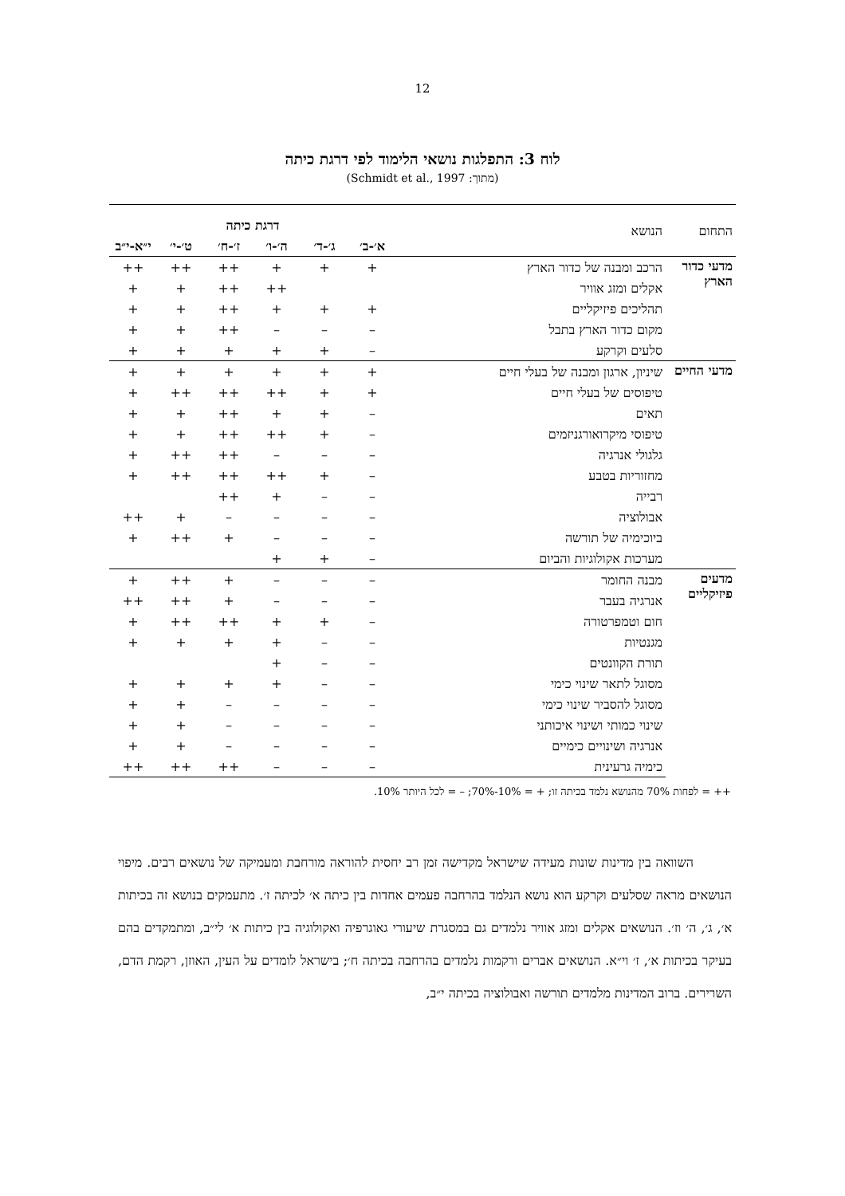12
לוח 3: התפלגות נושאי הלימוד לפי דרגת כיתה
(מתוך: Schmidt et al., 1997)
| התחום | הנושא | דרגת כיתה | | | | | |
| --- | --- | --- | --- | --- | --- | --- | --- |
| | | א׳-ב׳ | ג׳-ד׳ | ה׳-ו׳ | ז׳-ח׳ | ט׳-י׳ | י״א-י״ב |
| מדעי כדור הארץ | הרכב ומבנה של כדור הארץ | + | + | + | ++ | ++ | ++ |
| | אקלים ומזג אוויר | | | ++ | ++ | + | + |
| | תהליכים פיזיקליים | + | + | + | ++ | + | + |
| | מקום כדור הארץ בתבל | – | – | – | ++ | + | + |
| | סלעים וקרקע | – | + | + | + | + | + |
| מדעי החיים | שיניון, ארגון ומבנה של בעלי חיים | + | + | + | + | + | + |
| | טיפוסים של בעלי חיים | + | + | ++ | ++ | ++ | + |
| | תאים | – | + | + | ++ | + | + |
| | טיפוסי מיקרואורגניזמים | – | + | ++ | ++ | + | + |
| | גלגולי אנרגיה | – | – | – | ++ | ++ | + |
| | מחזוריות בטבע | – | + | ++ | ++ | ++ | + |
| | רבייה | – | – | + | ++ | | |
| | אבולוציה | – | – | – | – | + | ++ |
| | ביוכימיה של תורשה | – | – | – | + | ++ | + |
| | מערכות אקולוגיות והביום | – | + | + | | | |
| מדעים פיזיקליים | מבנה החומר | – | – | – | + | ++ | + |
| | אנרגיה בעבר | – | – | – | + | ++ | ++ |
| | חום וטמפרטורה | – | + | + | ++ | ++ | + |
| | מגנטיות | – | – | + | + | + | + |
| | תורת הקוונטים | – | – | + | | | |
| | מסוגל לתאר שינוי כימי | – | – | + | + | + | + |
| | מסוגל להסביר שינוי כימי | – | – | – | – | + | + |
| | שינוי כמותי ושינוי איכותני | – | – | – | – | + | + |
| | אנרגיה ושינויים כימיים | – | – | – | – | + | + |
| | כימיה גרעינית | – | – | – | ++ | ++ | ++ |
++ = לפחות 70% מהנושא נלמד בכיתה זו; + = 10%-70%; – = לכל היותר 10%.
השוואה בין מדינות שונות מעידה שישראל מקדישה זמן רב יחסית להוראה מורחבת ומעמיקה של נושאים רבים. מיפוי הנושאים מראה שסלעים וקרקע הוא נושא הנלמד בהרחבה פעמים אחדות בין כיתה א׳ לכיתה ז׳. מתעמקים בנושא זה בכיתות א׳, ג׳, ה׳ וז׳. הנושאים אקלים ומזג אוויר נלמדים גם במסגרת שיעורי גאוגרפיה ואקולוגיה בין כיתות א׳ לי״ב, ומתמקדים בהם בעיקר בכיתות א׳, ז׳ וי״א. הנושאים אברים ורקמות נלמדים בהרחבה בכיתה ח׳; בישראל לומדים על העין, האוזן, רקמת הדם, השרירים. ברוב המדינות מלמדים תורשה ואבולוציה בכיתה י״ב,